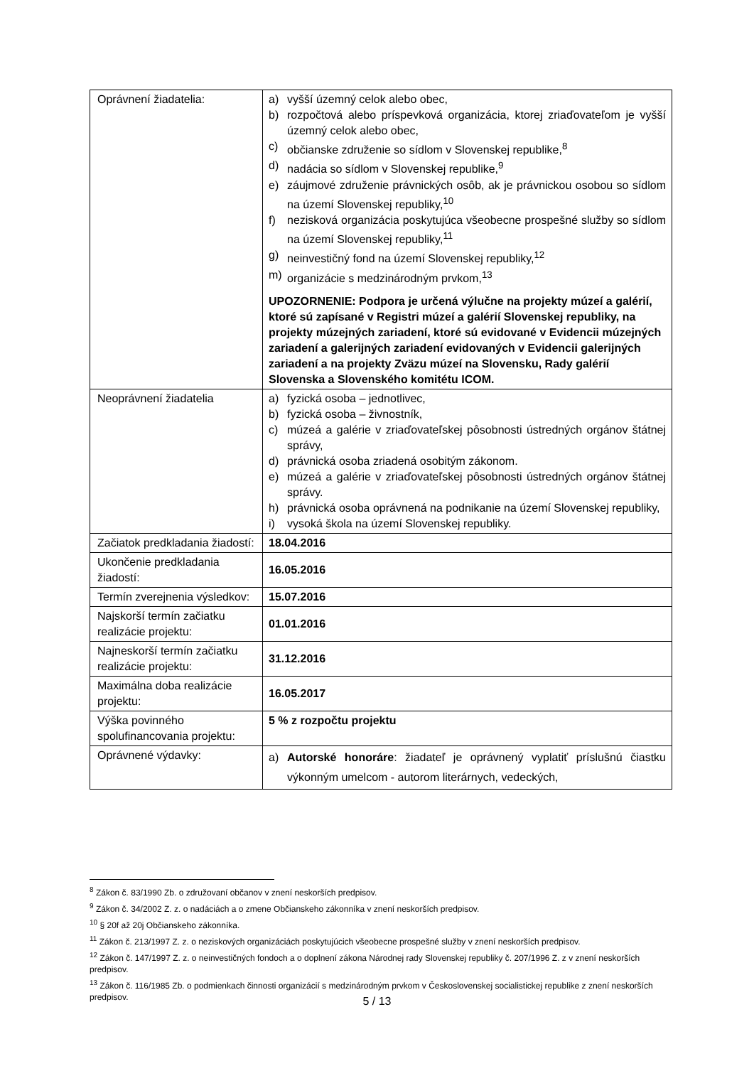| Oprávnení žiadatelia: | a) vyšší územný celok alebo obec, b) rozpočtová alebo príspevková organizácia, ktorej zriaďovateľom je vyšší územný celok alebo obec, c) občianske združenie so sídlom v Slovenskej republike,<sup>8</sup> d) nadácia so sídlom v Slovenskej republike,<sup>9</sup> e) záujmové združenie právnických osôb, ak je právnickou osobou so sídlom na území Slovenskej republiky,<sup>10</sup> f) nezisková organizácia poskytujúca všeobecne prospešné služby so sídlom na území Slovenskej republiky,<sup>11</sup> g) neinvestičný fond na území Slovenskej republiky,<sup>12</sup> m) organizácie s medzinárodným prvkom,<sup>13</sup> UPOZORNENIE: Podpora je určená výlučne na projekty múzeí a galérií, ktoré sú zapísané v Registri múzeí a galérií Slovenskej republiky, na projekty múzejných zariadení, ktoré sú evidované v Evidencii múzejných zariadení a galerijných zariadení evidovaných v Evidencii galerijných zariadení a na projekty Zväzu múzeí na Slovensku, Rady galérií Slovenska a Slovenského komitétu ICOM. |
| Neoprávnení žiadatelia | a) fyzická osoba – jednotlivec, b) fyzická osoba – živnostník, c) múzeá a galérie v zriaďovateľskej pôsobnosti ústredných orgánov štátnej správy, d) právnická osoba zriadená osobitým zákonom. e) múzeá a galérie v zriaďovateľskej pôsobnosti ústredných orgánov štátnej správy. h) právnická osoba oprávnená na podnikanie na území Slovenskej republiky, i) vysoká škola na území Slovenskej republiky. |
| Začiatok predkladania žiadostí: | 18.04.2016 |
| Ukončenie predkladania žiadostí: | 16.05.2016 |
| Termín zverejnenia výsledkov: | 15.07.2016 |
| Najskorší termín začiatku realizácie projektu: | 01.01.2016 |
| Najneskorší termín začiatku realizácie projektu: | 31.12.2016 |
| Maximálna doba realizácie projektu: | 16.05.2017 |
| Výška povinného spolufinancovania projektu: | 5 % z rozpočtu projektu |
| Oprávnené výdavky: | a) Autorské honoráre : žiadateľ je oprávnený vyplatiť príslušnú čiastku výkonným umelcom - autorom literárnych, vedeckých, |
<sup>8</sup> Zákon č. 83/1990 Zb. o združovaní občanov v znení neskorších predpisov.
<sup>9</sup> Zákon č. 34/2002 Z. z. o nadáciách a o zmene Občianskeho zákonníka v znení neskorších predpisov.
<sup>10</sup> § 20f až 20j Občianskeho zákonníka.
<sup>11</sup> Zákon č. 213/1997 Z. z. o neziskových organizáciách poskytujúcich všeobecne prospešné služby v znení neskorších predpisov.
<sup>12</sup> Zákon č. 147/1997 Z. z. o neinvestičných fondoch a o doplnení zákona Národnej rady Slovenskej republiky č. 207/1996 Z. z v znení neskorších predpisov.
<sup>13</sup> Zákon č. 116/1985 Zb. o podmienkach činnosti organizácií s medzinárodným prvkom v Československej socialistickej republike z znení neskorších predpisov.
5 / 13